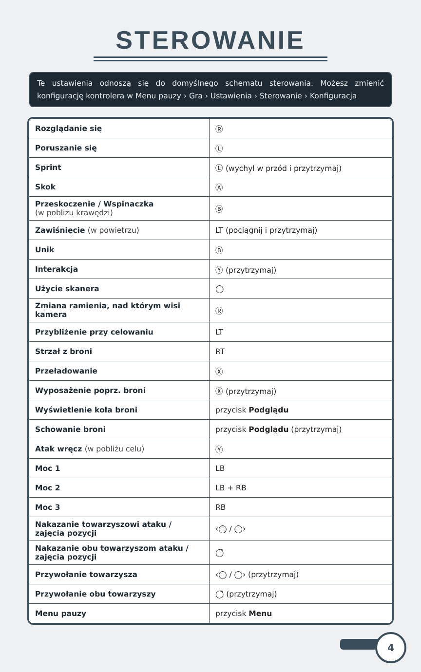STEROWANIE
Te ustawienia odnoszą się do domyślnego schematu sterowania. Możesz zmienić konfigurację kontrolera w Menu pauzy › Gra › Ustawienia › Sterowanie › Konfiguracja
| Rozglądanie się | Ⓡ |
| Poruszanie się | Ⓛ |
| Sprint | Ⓛ (wychyl w przód i przytrzymaj) |
| Skok | Ⓐ |
| Przeskoczenie / Wspinaczka (w pobliżu krawędzi) | Ⓑ |
| Zawiśnięcie (w powietrzu) | LT (pociągnij i przytrzymaj) |
| Unik | Ⓑ |
| Interakcja | Ⓨ (przytrzymaj) |
| Użycie skanera | ◯ |
| Zmiana ramienia, nad którym wisi kamera | Ⓡ |
| Przybliżenie przy celowaniu | LT |
| Strzał z broni | RT |
| Przeładowanie | Ⓧ |
| Wyposażenie poprz. broni | Ⓧ (przytrzymaj) |
| Wyświetlenie koła broni | przycisk Podglądu |
| Schowanie broni | przycisk Podglądu (przytrzymaj) |
| Atak wręcz (w pobliżu celu) | Ⓨ |
| Moc 1 | LB |
| Moc 2 | LB + RB |
| Moc 3 | RB |
| Nakazanie towarzyszowi ataku / zajęcia pozycji | ‹◯ / ◯› |
| Nakazanie obu towarzyszom ataku / zajęcia pozycji | ◯̂ |
| Przywołanie towarzysza | ‹◯ / ◯› (przytrzymaj) |
| Przywołanie obu towarzyszy | ◯̂ (przytrzymaj) |
| Menu pauzy | przycisk Menu |
4